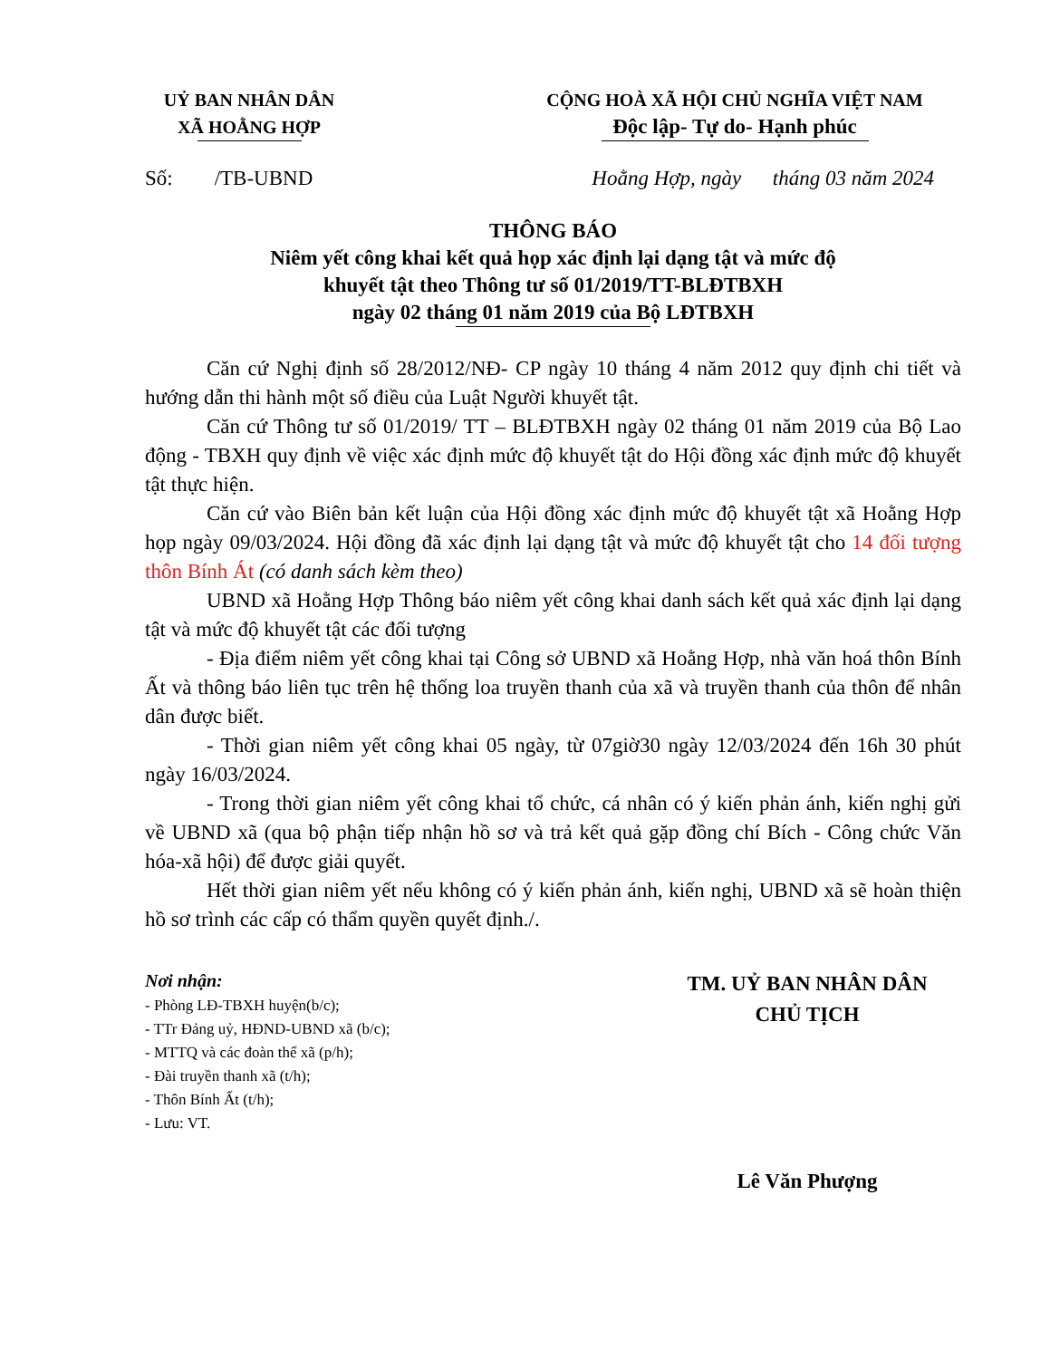UỶ BAN NHÂN DÂN
XÃ HOẰNG HỢP
CỘNG HOÀ XÃ HỘI CHỦ NGHĨA VIỆT NAM
Độc lập- Tự do- Hạnh phúc
Số: /TB-UBND Hoằng Hợp, ngày tháng 03 năm 2024
THÔNG BÁO
Niêm yết công khai kết quả họp xác định lại dạng tật và mức độ
khuyết tật theo Thông tư số 01/2019/TT-BLĐTBXH
ngày 02 tháng 01 năm 2019 của Bộ LĐTBXH
Căn cứ Nghị định số 28/2012/NĐ- CP ngày 10 tháng 4 năm 2012 quy định chi tiết và hướng dẫn thi hành một số điều của Luật Người khuyết tật.
Căn cứ Thông tư số 01/2019/ TT – BLĐTBXH ngày 02 tháng 01 năm 2019 của Bộ Lao động - TBXH quy định về việc xác định mức độ khuyết tật do Hội đồng xác định mức độ khuyết tật thực hiện.
Căn cứ vào Biên bản kết luận của Hội đồng xác định mức độ khuyết tật xã Hoằng Hợp họp ngày 09/03/2024. Hội đồng đã xác định lại dạng tật và mức độ khuyết tật cho 14 đối tượng thôn Bính Át (có danh sách kèm theo)
UBND xã Hoằng Hợp Thông báo niêm yết công khai danh sách kết quả xác định lại dạng tật và mức độ khuyết tật các đối tượng
- Địa điểm niêm yết công khai tại Công sở UBND xã Hoằng Hợp, nhà văn hoá thôn Bính Ất và thông báo liên tục trên hệ thống loa truyền thanh của xã và truyền thanh của thôn để nhân dân được biết.
- Thời gian niêm yết công khai 05 ngày, từ 07giờ30 ngày 12/03/2024 đến 16h 30 phút ngày 16/03/2024.
- Trong thời gian niêm yết công khai tổ chức, cá nhân có ý kiến phản ánh, kiến nghị gửi về UBND xã (qua bộ phận tiếp nhận hồ sơ và trả kết quả gặp đồng chí Bích - Công chức Văn hóa-xã hội) để được giải quyết.
Hết thời gian niêm yết nếu không có ý kiến phản ánh, kiến nghị, UBND xã sẽ hoàn thiện hồ sơ trình các cấp có thẩm quyền quyết định./.
Nơi nhận:
- Phòng LĐ-TBXH huyện(b/c);
- TTr Đảng uỷ, HĐND-UBND xã (b/c);
- MTTQ và các đoàn thể xã (p/h);
- Đài truyền thanh xã (t/h);
- Thôn Bính Ất (t/h);
- Lưu: VT.
TM. UỶ BAN NHÂN DÂN
CHỦ TỊCH
Lê Văn Phượng